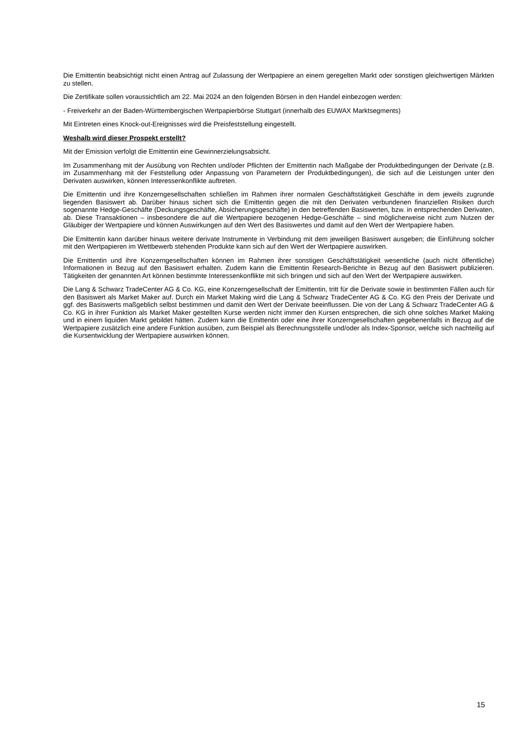Die Emittentin beabsichtigt nicht einen Antrag auf Zulassung der Wertpapiere an einem geregelten Markt oder sonstigen gleichwertigen Märkten zu stellen.
Die Zertifikate sollen voraussichtlich am 22. Mai 2024 an den folgenden Börsen in den Handel einbezogen werden:
- Freiverkehr an der Baden-Württembergischen Wertpapierbörse Stuttgart (innerhalb des EUWAX Marktsegments)
Mit Eintreten eines Knock-out-Ereignisses wird die Preisfeststellung eingestellt.
Weshalb wird dieser Prospekt erstellt?
Mit der Emission verfolgt die Emittentin eine Gewinnerzielungsabsicht.
Im Zusammenhang mit der Ausübung von Rechten und/oder Pflichten der Emittentin nach Maßgabe der Produktbedingungen der Derivate (z.B. im Zusammenhang mit der Feststellung oder Anpassung von Parametern der Produktbedingungen), die sich auf die Leistungen unter den Derivaten auswirken, können Interessenkonflikte auftreten.
Die Emittentin und ihre Konzerngesellschaften schließen im Rahmen ihrer normalen Geschäftstätigkeit Geschäfte in dem jeweils zugrunde liegenden Basiswert ab. Darüber hinaus sichert sich die Emittentin gegen die mit den Derivaten verbundenen finanziellen Risiken durch sogenannte Hedge-Geschäfte (Deckungsgeschäfte, Absicherungsgeschäfte) in den betreffenden Basiswerten, bzw. in entsprechenden Derivaten, ab. Diese Transaktionen – insbesondere die auf die Wertpapiere bezogenen Hedge-Geschäfte – sind möglicherweise nicht zum Nutzen der Gläubiger der Wertpapiere und können Auswirkungen auf den Wert des Basiswertes und damit auf den Wert der Wertpapiere haben.
Die Emittentin kann darüber hinaus weitere derivate Instrumente in Verbindung mit dem jeweiligen Basiswert ausgeben; die Einführung solcher mit den Wertpapieren im Wettbewerb stehenden Produkte kann sich auf den Wert der Wertpapiere auswirken.
Die Emittentin und ihre Konzerngesellschaften können im Rahmen ihrer sonstigen Geschäftstätigkeit wesentliche (auch nicht öffentliche) Informationen in Bezug auf den Basiswert erhalten. Zudem kann die Emittentin Research-Berichte in Bezug auf den Basiswert publizieren. Tätigkeiten der genannten Art können bestimmte Interessenkonflikte mit sich bringen und sich auf den Wert der Wertpapiere auswirken.
Die Lang & Schwarz TradeCenter AG & Co. KG, eine Konzerngesellschaft der Emittentin, tritt für die Derivate sowie in bestimmten Fällen auch für den Basiswert als Market Maker auf. Durch ein Market Making wird die Lang & Schwarz TradeCenter AG & Co. KG den Preis der Derivate und ggf. des Basiswerts maßgeblich selbst bestimmen und damit den Wert der Derivate beeinflussen. Die von der Lang & Schwarz TradeCenter AG & Co. KG in ihrer Funktion als Market Maker gestellten Kurse werden nicht immer den Kursen entsprechen, die sich ohne solches Market Making und in einem liquiden Markt gebildet hätten. Zudem kann die Emittentin oder eine ihrer Konzerngesellschaften gegebenenfalls in Bezug auf die Wertpapiere zusätzlich eine andere Funktion ausüben, zum Beispiel als Berechnungsstelle und/oder als Index-Sponsor, welche sich nachteilig auf die Kursentwicklung der Wertpapiere auswirken können.
15